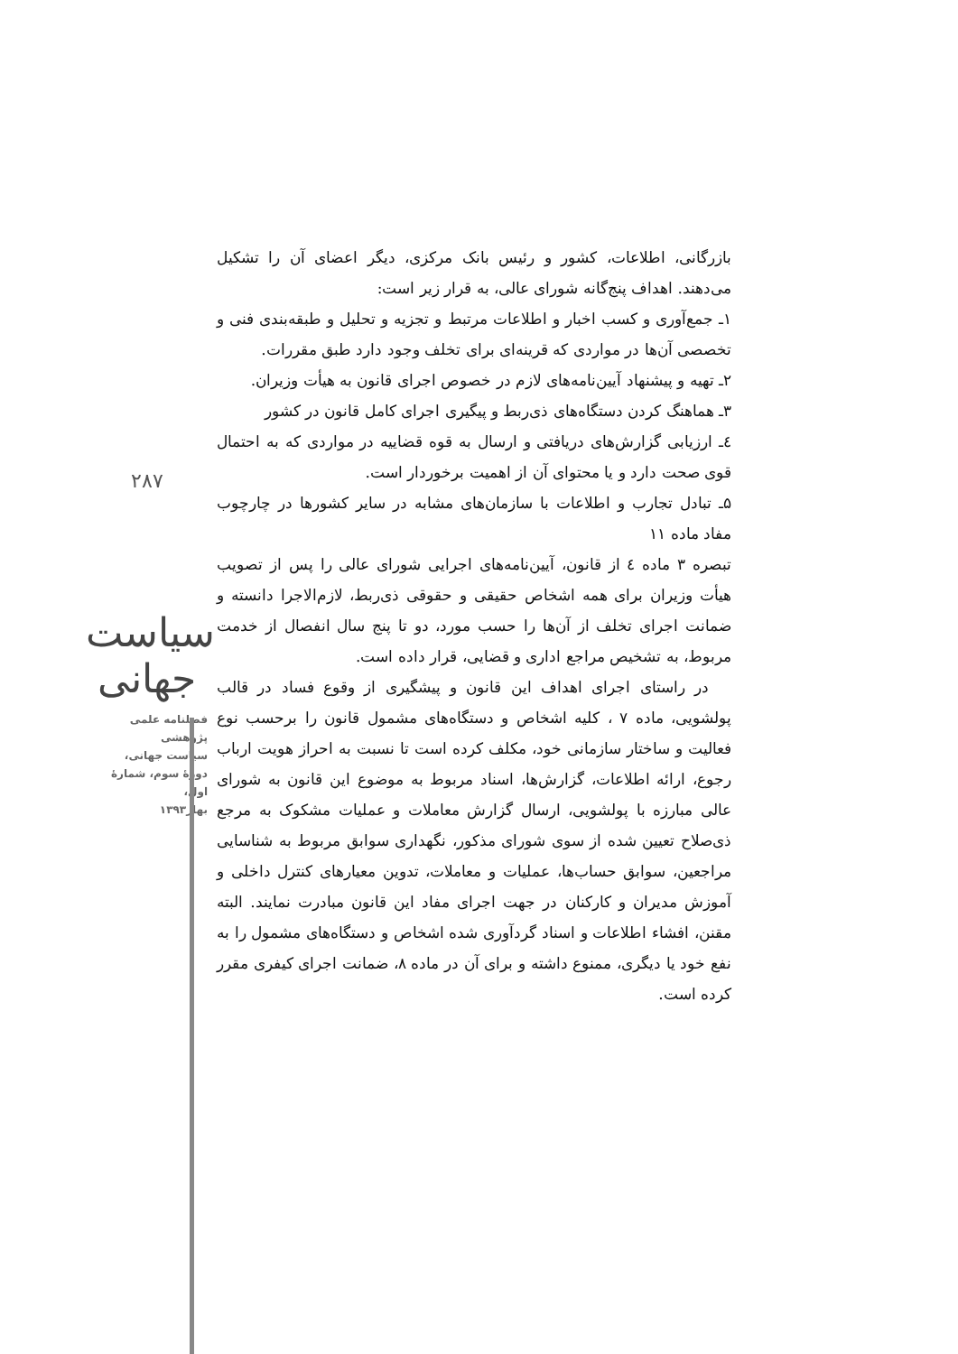۲۸۷
سیاست جهانی
فصلنامه علمی پژوهشی
سیاست جهانی،
دورهٔ سوم، شمارهٔ اول،
بهار۱۳۹۳
بازرگانی، اطلاعات، کشور و رئیس بانک مرکزی، دیگر اعضای آن را تشکیل می‌دهند. اهداف پنج‌گانه شورای عالی، به قرار زیر است:
۱ـ جمع‌آوری و کسب اخبار و اطلاعات مرتبط و تجزیه و تحلیل و طبقه‌بندی فنی و تخصصی آن‌ها در مواردی که قرینه‌ای برای تخلف وجود دارد طبق مقررات.
۲ـ تهیه و پیشنهاد آیین‌نامه‌های لازم در خصوص اجرای قانون به هیأت وزیران.
۳ـ هماهنگ کردن دستگاه‌های ذی‌ربط و پیگیری اجرای کامل قانون در کشور
٤ـ ارزیابی گزارش‌های دریافتی و ارسال به قوه قضاییه در مواردی که به احتمال قوی صحت دارد و یا محتوای آن از اهمیت برخوردار است.
۵ـ تبادل تجارب و اطلاعات با سازمان‌های مشابه در سایر کشورها در چارچوب مفاد ماده ۱۱
تبصره ۳ ماده ٤ از قانون، آیین‌نامه‌های اجرایی شورای عالی را پس از تصویب هیأت وزیران برای همه اشخاص حقیقی و حقوقی ذی‌ربط، لازم‌الاجرا دانسته و ضمانت اجرای تخلف از آن‌ها را حسب مورد، دو تا پنج سال انفصال از خدمت مربوط، به تشخیص مراجع اداری و قضایی، قرار داده است.
در راستای اجرای اهداف این قانون و پیشگیری از وقوع فساد در قالب پولشویی، ماده ۷ ، کلیه اشخاص و دستگاه‌های مشمول قانون را برحسب نوع فعالیت و ساختار سازمانی خود، مکلف کرده است تا نسبت به احراز هویت ارباب رجوع، ارائه اطلاعات، گزارش‌ها، اسناد مربوط به موضوع این قانون به شورای عالی مبارزه با پولشویی، ارسال گزارش معاملات و عملیات مشکوک به مرجع ذی‌صلاح تعیین شده از سوی شورای مذکور، نگهداری سوابق مربوط به شناسایی مراجعین، سوابق حساب‌ها، عملیات و معاملات، تدوین معیارهای کنترل داخلی و آموزش مدیران و کارکنان در جهت اجرای مفاد این قانون مبادرت نمایند. البته مقنن، افشاء اطلاعات و اسناد گردآوری شده اشخاص و دستگاه‌های مشمول را به نفع خود یا دیگری، ممنوع داشته و برای آن در ماده ۸، ضمانت اجرای کیفری مقرر کرده است.